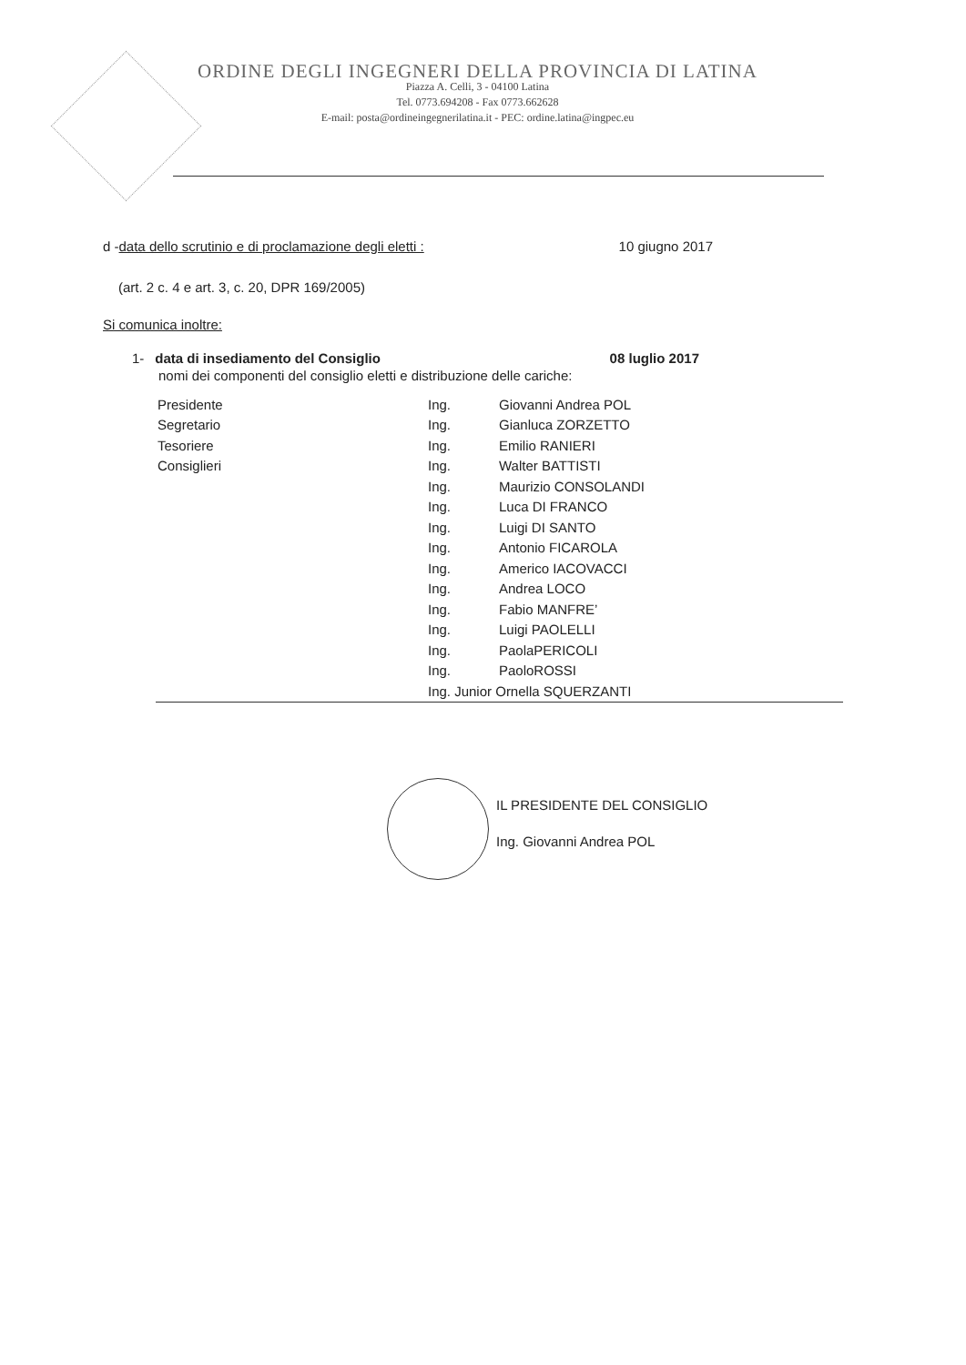ORDINE DEGLI INGEGNERI DELLA PROVINCIA DI LATINA
Piazza A. Celli, 3 - 04100 Latina
Tel. 0773.694208 - Fax 0773.662628
E-mail: posta@ordineingegnerilatina.it - PEC: ordine.latina@ingpec.eu
d -data dello scrutinio e di proclamazione degli eletti : 10 giugno 2017
(art. 2 c. 4 e art. 3, c. 20, DPR 169/2005)
Si comunica inoltre:
1- data di insediamento del Consiglio 08 luglio 2017
nomi dei componenti del consiglio eletti e distribuzione delle cariche:
| Presidente | Ing. | Giovanni Andrea POL |
| Segretario | Ing. | Gianluca ZORZETTO |
| Tesoriere | Ing. | Emilio RANIERI |
| Consiglieri | Ing. | Walter BATTISTI |
| | Ing. | Maurizio CONSOLANDI |
| | Ing. | Luca DI FRANCO |
| | Ing. | Luigi DI SANTO |
| | Ing. | Antonio FICAROLA |
| | Ing. | Americo IACOVACCI |
| | Ing. | Andrea LOCO |
| | Ing. | Fabio MANFRE’ |
| | Ing. | Luigi PAOLELLI |
| | Ing. | PaolaPERICOLI |
| | Ing. | PaoloROSSI |
| | Ing. Junior Ornella SQUERZANTI | |
IL PRESIDENTE DEL CONSIGLIO
Ing. Giovanni Andrea POL